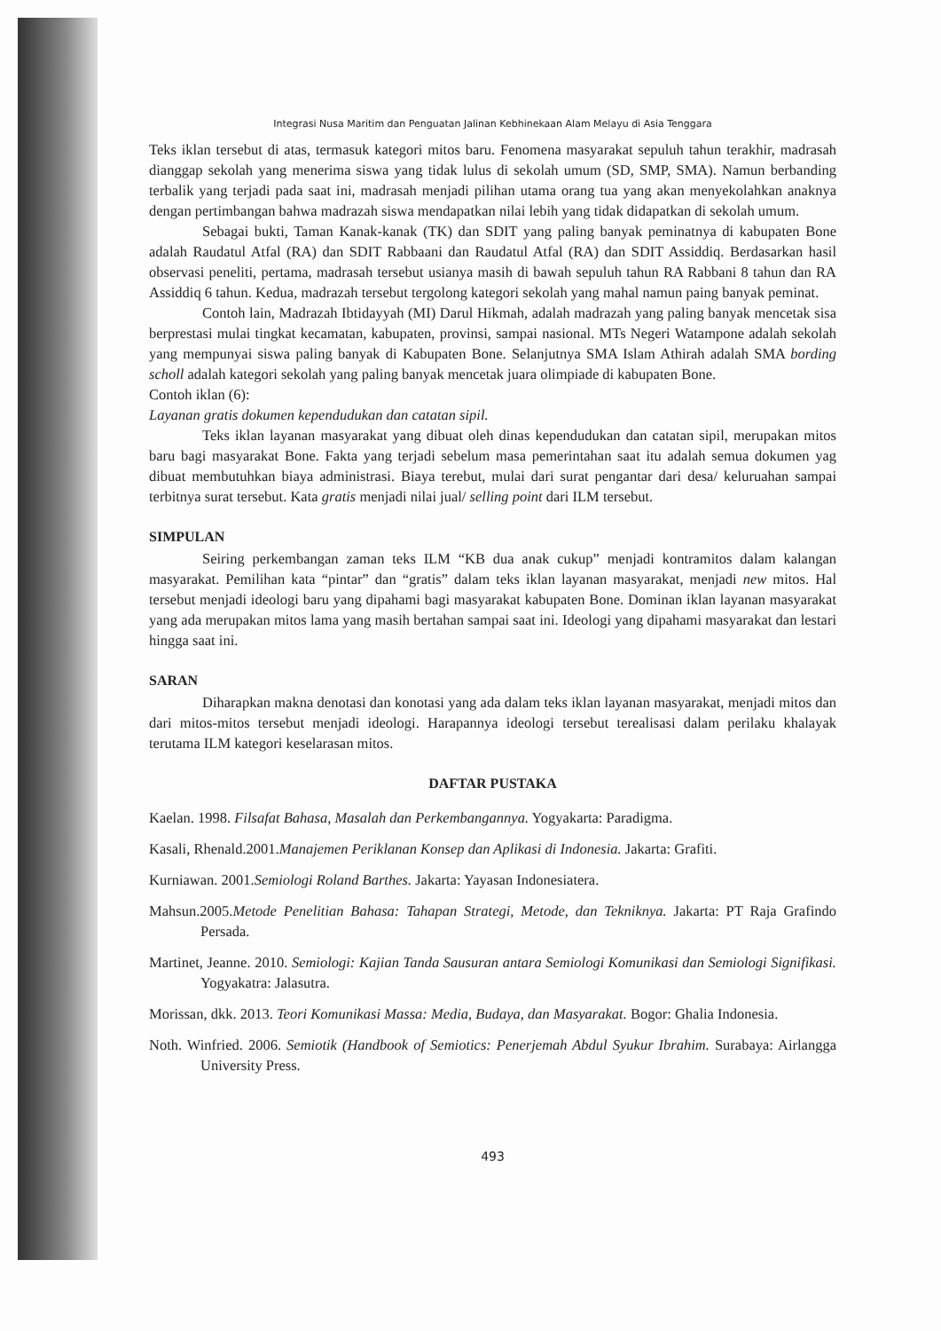Integrasi Nusa Maritim dan Penguatan Jalinan Kebhinekaan Alam Melayu di Asia Tenggara
Teks iklan tersebut di atas, termasuk kategori mitos baru. Fenomena masyarakat sepuluh tahun terakhir, madrasah dianggap sekolah yang menerima siswa yang tidak lulus di sekolah umum (SD, SMP, SMA). Namun berbanding terbalik yang terjadi pada saat ini, madrasah menjadi pilihan utama orang tua yang akan menyekolahkan anaknya dengan pertimbangan bahwa madrazah siswa mendapatkan nilai lebih yang tidak didapatkan di sekolah umum.
Sebagai bukti, Taman Kanak-kanak (TK) dan SDIT yang paling banyak peminatnya di kabupaten Bone adalah Raudatul Atfal (RA) dan SDIT Rabbaani dan Raudatul Atfal (RA) dan SDIT Assiddiq. Berdasarkan hasil observasi peneliti, pertama, madrasah tersebut usianya masih di bawah sepuluh tahun RA Rabbani 8 tahun dan RA Assiddiq 6 tahun. Kedua, madrazah tersebut tergolong kategori sekolah yang mahal namun paing banyak peminat.
Contoh lain, Madrazah Ibtidayyah (MI) Darul Hikmah, adalah madrazah yang paling banyak mencetak sisa berprestasi mulai tingkat kecamatan, kabupaten, provinsi, sampai nasional. MTs Negeri Watampone adalah sekolah yang mempunyai siswa paling banyak di Kabupaten Bone. Selanjutnya SMA Islam Athirah adalah SMA bording scholl adalah kategori sekolah yang paling banyak mencetak juara olimpiade di kabupaten Bone.
Contoh iklan (6):
Layanan gratis dokumen kependudukan dan catatan sipil.
Teks iklan layanan masyarakat yang dibuat oleh dinas kependudukan dan catatan sipil, merupakan mitos baru bagi masyarakat Bone. Fakta yang terjadi sebelum masa pemerintahan saat itu adalah semua dokumen yag dibuat membutuhkan biaya administrasi. Biaya terebut, mulai dari surat pengantar dari desa/ keluruahan sampai terbitnya surat tersebut. Kata gratis menjadi nilai jual/ selling point dari ILM tersebut.
SIMPULAN
Seiring perkembangan zaman teks ILM “KB dua anak cukup” menjadi kontramitos dalam kalangan masyarakat. Pemilihan kata “pintar” dan “gratis” dalam teks iklan layanan masyarakat, menjadi new mitos. Hal tersebut menjadi ideologi baru yang dipahami bagi masyarakat kabupaten Bone. Dominan iklan layanan masyarakat yang ada merupakan mitos lama yang masih bertahan sampai saat ini. Ideologi yang dipahami masyarakat dan lestari hingga saat ini.
SARAN
Diharapkan makna denotasi dan konotasi yang ada dalam teks iklan layanan masyarakat, menjadi mitos dan dari mitos-mitos tersebut menjadi ideologi. Harapannya ideologi tersebut terealisasi dalam perilaku khalayak terutama ILM kategori keselarasan mitos.
DAFTAR PUSTAKA
Kaelan. 1998. Filsafat Bahasa, Masalah dan Perkembangannya. Yogyakarta: Paradigma.
Kasali, Rhenald.2001.Manajemen Periklanan Konsep dan Aplikasi di Indonesia. Jakarta: Grafiti.
Kurniawan. 2001.Semiologi Roland Barthes. Jakarta: Yayasan Indonesiatera.
Mahsun.2005.Metode Penelitian Bahasa: Tahapan Strategi, Metode, dan Tekniknya. Jakarta: PT Raja Grafindo Persada.
Martinet, Jeanne. 2010. Semiologi: Kajian Tanda Sausuran antara Semiologi Komunikasi dan Semiologi Signifikasi. Yogyakatra: Jalasutra.
Morissan, dkk. 2013. Teori Komunikasi Massa: Media, Budaya, dan Masyarakat. Bogor: Ghalia Indonesia.
Noth. Winfried. 2006. Semiotik (Handbook of Semiotics: Penerjemah Abdul Syukur Ibrahim. Surabaya: Airlangga University Press.
493